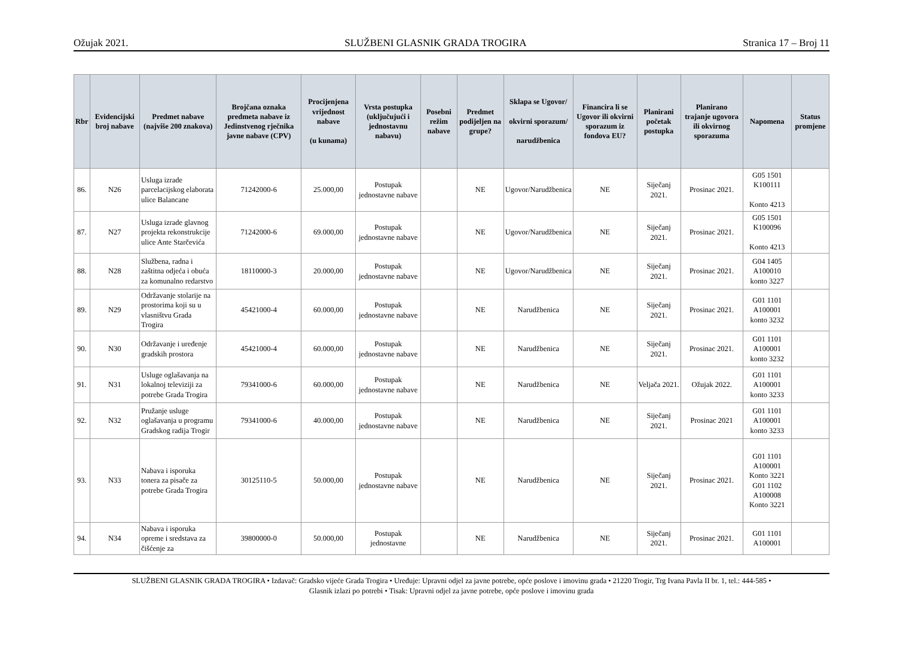Ožujak 2021. SLUŽBENI GLASNIK GRADA TROGIRA Stranica 17 – Broj 11
| Rbr | Evidencijski broj nabave | Predmet nabave (najviše 200 znakova) | Brojčana oznaka predmeta nabave iz Jedinstvenog rječnika javne nabave (CPV) | Procijenjena vrijednost nabave (u kunama) | Vrsta postupka (uključujući i jednostavnu nabavu) | Posebni režim nabave | Predmet podijeljen na grupe? | Sklapa se Ugovor/ okvirni sporazum/ narudžbenica | Financira li se Ugovor ili okvirni sporazum iz fondova EU? | Planirani početak postupka | Planirano trajanje ugovora ili okvirnog sporazuma | Napomena | Status promjene |
| --- | --- | --- | --- | --- | --- | --- | --- | --- | --- | --- | --- | --- | --- |
| 86. | N26 | Usluga izrade parcelacijskog elaborata ulice Balancane | 71242000-6 | 25.000,00 | Postupak jednostavne nabave | | NE | Ugovor/Narudžbenica | NE | Siječanj 2021. | Prosinac 2021. | G05 1501 K100111 Konto 4213 | |
| 87. | N27 | Usluga izrade glavnog projekta rekonstrukcije ulice Ante Starčevića | 71242000-6 | 69.000,00 | Postupak jednostavne nabave | | NE | Ugovor/Narudžbenica | NE | Siječanj 2021. | Prosinac 2021. | G05 1501 K100096 Konto 4213 | |
| 88. | N28 | Službena, radna i zaštitna odjeća i obuća za komunalno redarstvo | 18110000-3 | 20.000,00 | Postupak jednostavne nabave | | NE | Ugovor/Narudžbenica | NE | Siječanj 2021. | Prosinac 2021. | G04 1405 A100010 konto 3227 | |
| 89. | N29 | Održavanje stolarije na prostorima koji su u vlasništvu Grada Trogira | 45421000-4 | 60.000,00 | Postupak jednostavne nabave | | NE | Narudžbenica | NE | Siječanj 2021. | Prosinac 2021. | G01 1101 A100001 konto 3232 | |
| 90. | N30 | Održavanje i uređenje gradskih prostora | 45421000-4 | 60.000,00 | Postupak jednostavne nabave | | NE | Narudžbenica | NE | Siječanj 2021. | Prosinac 2021. | G01 1101 A100001 konto 3232 | |
| 91. | N31 | Usluge oglašavanja na lokalnoj televiziji za potrebe Grada Trogira | 79341000-6 | 60.000,00 | Postupak jednostavne nabave | | NE | Narudžbenica | NE | Veljača 2021. | Ožujak 2022. | G01 1101 A100001 konto 3233 | |
| 92. | N32 | Pružanje usluge oglašavanja u programu Gradskog radija Trogir | 79341000-6 | 40.000,00 | Postupak jednostavne nabave | | NE | Narudžbenica | NE | Siječanj 2021. | Prosinac 2021 | G01 1101 A100001 konto 3233 | |
| 93. | N33 | Nabava i isporuka tonera za pisače za potrebe Grada Trogira | 30125110-5 | 50.000,00 | Postupak jednostavne nabave | | NE | Narudžbenica | NE | Siječanj 2021. | Prosinac 2021. | G01 1101 A100001 Konto 3221 G01 1102 A100008 Konto 3221 | |
| 94. | N34 | Nabava i isporuka opreme i sredstava za čišćenje za | 39800000-0 | 50.000,00 | Postupak jednostavne | | NE | Narudžbenica | NE | Siječanj 2021. | Prosinac 2021. | G01 1101 A100001 | |
SLUŽBENI GLASNIK GRADA TROGIRA • Izdavač: Gradsko vijeće Grada Trogira • Uređuje: Upravni odjel za javne potrebe, opće poslove i imovinu grada • 21220 Trogir, Trg Ivana Pavla II br. 1, tel.: 444-585 •
Glasnik izlazi po potrebi • Tisak: Upravni odjel za javne potrebe, opće poslove i imovinu grada